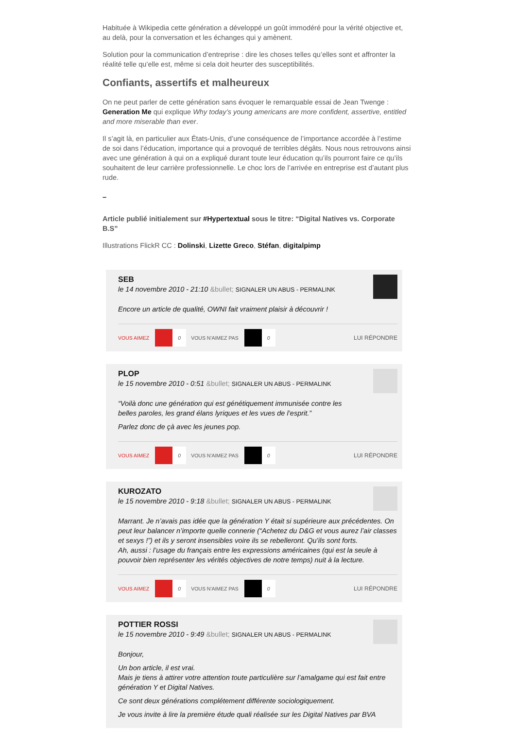Habituée à Wikipedia cette génération a développé un goût immodéré pour la vérité objective et, au delà, pour la conversation et les échanges qui y amènent.
Solution pour la communication d’entreprise : dire les choses telles qu’elles sont et affronter la réalité telle qu’elle est, même si cela doit heurter des susceptibilités.
Confiants, assertifs et malheureux
On ne peut parler de cette génération sans évoquer le remarquable essai de Jean Twenge : Generation Me qui explique Why today’s young americans are more confident, assertive, entitled and more miserable than ever.
Il s’agit là, en particulier aux États-Unis, d’une conséquence de l’importance accordée à l’estime de soi dans l’éducation, importance qui a provoqué de terribles dégâts. Nous nous retrouvons ainsi avec une génération à qui on a expliqué durant toute leur éducation qu’ils pourront faire ce qu’ils souhaitent de leur carrière professionnelle. Le choc lors de l’arrivée en entreprise est d’autant plus rude.
–
Article publié initialement sur #Hypertextual sous le titre: “Digital Natives vs. Corporate B.S”
Illustrations FlickR CC : Dolinski, Lizette Greco, Stéfan, digitalpimp
SEB
le 14 novembre 2010 - 21:10 &bullet; SIGNALER UN ABUS - PERMALINK
Encore un article de qualité, OWNI fait vraiment plaisir à découvrir !
VOUS AIMEZ 0 VOUS N'AIMEZ PAS 0 LUI RÉPONDRE
PLOP
le 15 novembre 2010 - 0:51 &bullet; SIGNALER UN ABUS - PERMALINK
“Voilà donc une génération qui est génétiquement immunisée contre les belles paroles, les grand élans lyriques et les vues de l’esprit.”
Parlez donc de çà avec les jeunes pop.
VOUS AIMEZ 0 VOUS N'AIMEZ PAS 0 LUI RÉPONDRE
KUROZATO
le 15 novembre 2010 - 9:18 &bullet; SIGNALER UN ABUS - PERMALINK
Marrant. Je n’avais pas idée que la génération Y était si supérieure aux précédentes. On peut leur balancer n’importe quelle connerie (“Achetez du D&G et vous aurez l’air classes et sexys !”) et ils y seront insensibles voire ils se rebelleront. Qu’ils sont forts.
Ah, aussi : l’usage du français entre les expressions américaines (qui est la seule à pouvoir bien représenter les vérités objectives de notre temps) nuit à la lecture.
VOUS AIMEZ 0 VOUS N'AIMEZ PAS 0 LUI RÉPONDRE
POTTIER ROSSI
le 15 novembre 2010 - 9:49 &bullet; SIGNALER UN ABUS - PERMALINK
Bonjour,
Un bon article, il est vrai.
Mais je tiens à attirer votre attention toute particulière sur l’amalgame qui est fait entre génération Y et Digital Natives.
Ce sont deux générations complétement différente sociologiquement.
Je vous invite à lire la première étude quali réalisée sur les Digital Natives par BVA